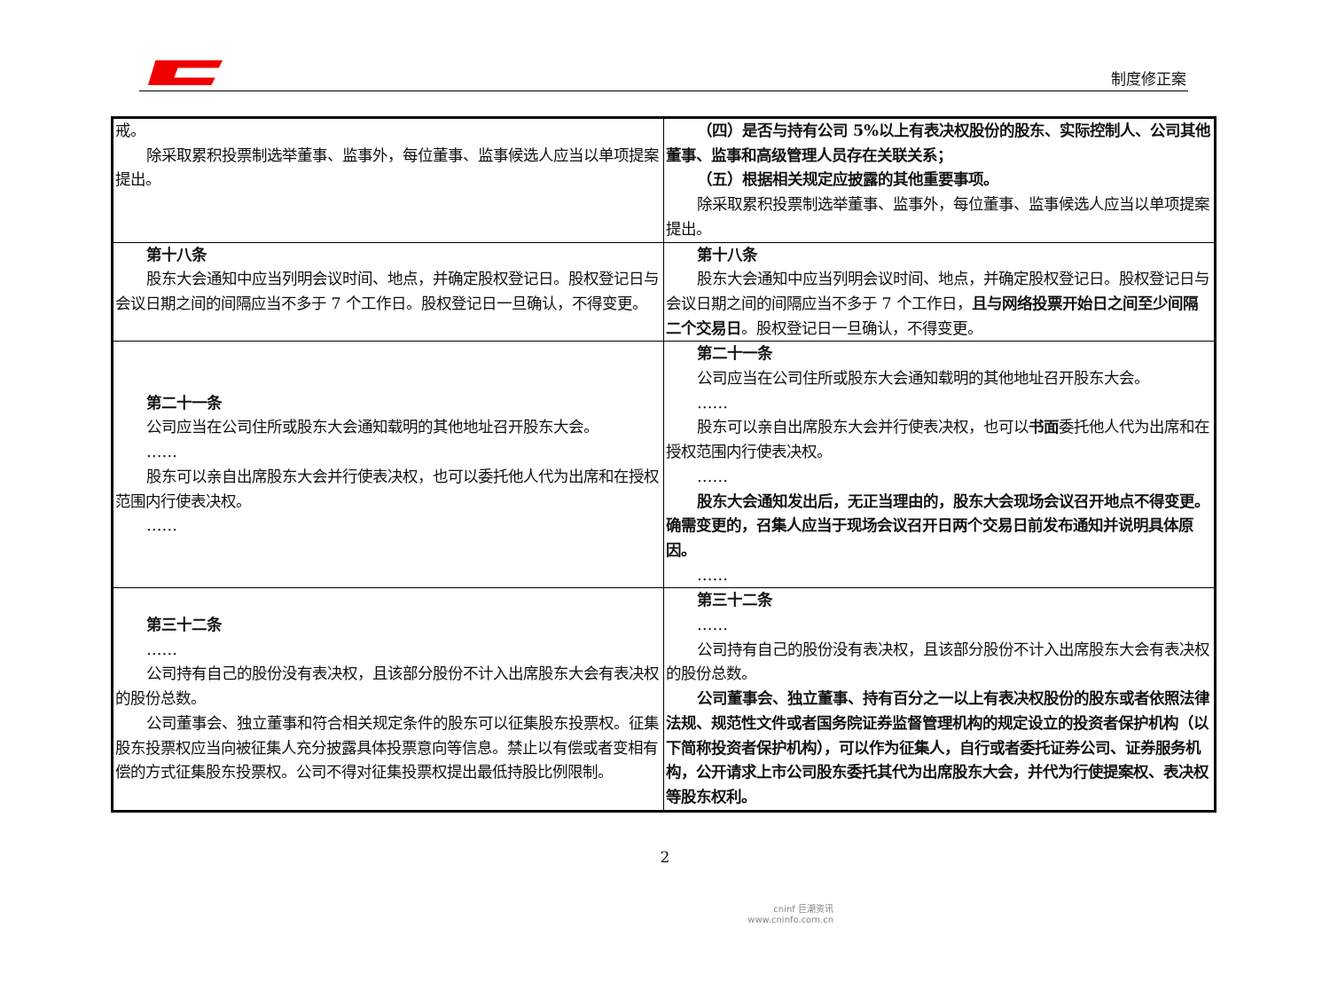制度修正案
| 戒。 除采取累积投票制选举董事、监事外，每位董事、监事候选人应当以单项提案提出。 | （四）是否与持有公司 5%以上有表决权股份的股东、实际控制人、公司其他董事、监事和高级管理人员存在关联关系； （五）根据相关规定应披露的其他重要事项。 除采取累积投票制选举董事、监事外，每位董事、监事候选人应当以单项提案提出。 |
| 第十八条 股东大会通知中应当列明会议时间、地点，并确定股权登记日。股权登记日与会议日期之间的间隔应当不多于 7 个工作日。股权登记日一旦确认，不得变更。 | 第十八条 股东大会通知中应当列明会议时间、地点，并确定股权登记日。股权登记日与会议日期之间的间隔应当不多于 7 个工作日， 且与网络投票开始日之间至少间隔二个交易日 。股权登记日一旦确认，不得变更。 |
| 第二十一条 公司应当在公司住所或股东大会通知载明的其他地址召开股东大会。 …… 股东可以亲自出席股东大会并行使表决权，也可以委托他人代为出席和在授权范围内行使表决权。 …… | 第二十一条 公司应当在公司住所或股东大会通知载明的其他地址召开股东大会。 …… 股东可以亲自出席股东大会并行使表决权，也可以 书面 委托他人代为出席和在授权范围内行使表决权。 …… 股东大会通知发出后，无正当理由的，股东大会现场会议召开地点不得变更。确需变更的，召集人应当于现场会议召开日两个交易日前发布通知并说明具体原因。 …… |
| 第三十二条 …… 公司持有自己的股份没有表决权，且该部分股份不计入出席股东大会有表决权的股份总数。 公司董事会、独立董事和符合相关规定条件的股东可以征集股东投票权。征集股东投票权应当向被征集人充分披露具体投票意向等信息。禁止以有偿或者变相有偿的方式征集股东投票权。公司不得对征集投票权提出最低持股比例限制。 | 第三十二条 …… 公司持有自己的股份没有表决权，且该部分股份不计入出席股东大会有表决权的股份总数。 公司董事会、独立董事、持有百分之一以上有表决权股份的股东或者依照法律法规、规范性文件或者国务院证券监督管理机构的规定设立的投资者保护机构（以下简称投资者保护机构），可以作为征集人，自行或者委托证券公司、证券服务机构，公开请求上市公司股东委托其代为出席股东大会，并代为行使提案权、表决权等股东权利。 |
2
cninf 巨潮资讯
www.cninfo.com.cn